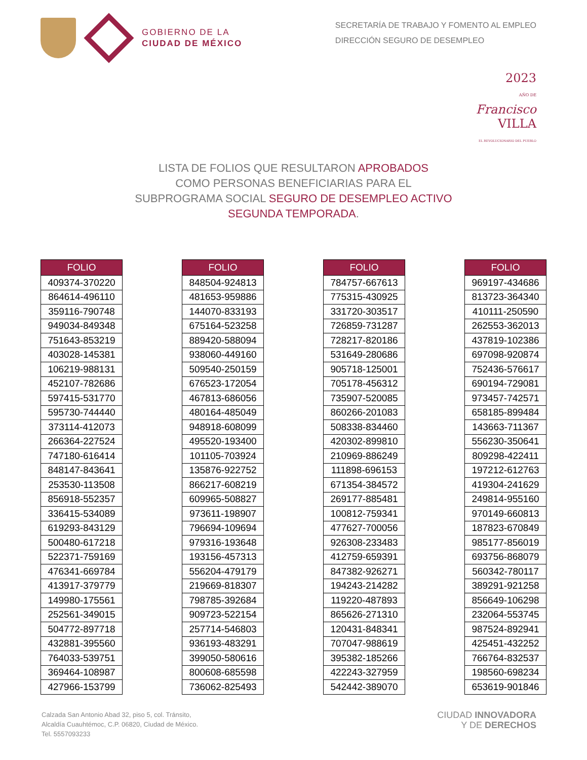GOBIERNO DE LA
CIUDAD DE MÉXICO
SECRETARÍA DE TRABAJO Y FOMENTO AL EMPLEO
DIRECCIÓN SEGURO DE DESEMPLEO
2023
AÑO DE
Francisco
VILLA
EL REVOLUCIONARIO DEL PUEBLO
LISTA DE FOLIOS QUE RESULTARON APROBADOS
COMO PERSONAS BENEFICIARIAS PARA EL
SUBPROGRAMA SOCIAL SEGURO DE DESEMPLEO ACTIVO
SEGUNDA TEMPORADA.
| FOLIO |
| --- |
| 409374-370220 |
| 864614-496110 |
| 359116-790748 |
| 949034-849348 |
| 751643-853219 |
| 403028-145381 |
| 106219-988131 |
| 452107-782686 |
| 597415-531770 |
| 595730-744440 |
| 373114-412073 |
| 266364-227524 |
| 747180-616414 |
| 848147-843641 |
| 253530-113508 |
| 856918-552357 |
| 336415-534089 |
| 619293-843129 |
| 500480-617218 |
| 522371-759169 |
| 476341-669784 |
| 413917-379779 |
| 149980-175561 |
| 252561-349015 |
| 504772-897718 |
| 432881-395560 |
| 764033-539751 |
| 369464-108987 |
| 427966-153799 |
| FOLIO |
| --- |
| 848504-924813 |
| 481653-959886 |
| 144070-833193 |
| 675164-523258 |
| 889420-588094 |
| 938060-449160 |
| 509540-250159 |
| 676523-172054 |
| 467813-686056 |
| 480164-485049 |
| 948918-608099 |
| 495520-193400 |
| 101105-703924 |
| 135876-922752 |
| 866217-608219 |
| 609965-508827 |
| 973611-198907 |
| 796694-109694 |
| 979316-193648 |
| 193156-457313 |
| 556204-479179 |
| 219669-818307 |
| 798785-392684 |
| 909723-522154 |
| 257714-546803 |
| 936193-483291 |
| 399050-580616 |
| 800608-685598 |
| 736062-825493 |
| FOLIO |
| --- |
| 784757-667613 |
| 775315-430925 |
| 331720-303517 |
| 726859-731287 |
| 728217-820186 |
| 531649-280686 |
| 905718-125001 |
| 705178-456312 |
| 735907-520085 |
| 860266-201083 |
| 508338-834460 |
| 420302-899810 |
| 210969-886249 |
| 111898-696153 |
| 671354-384572 |
| 269177-885481 |
| 100812-759341 |
| 477627-700056 |
| 926308-233483 |
| 412759-659391 |
| 847382-926271 |
| 194243-214282 |
| 119220-487893 |
| 865626-271310 |
| 120431-848341 |
| 707047-988619 |
| 395382-185266 |
| 422243-327959 |
| 542442-389070 |
| FOLIO |
| --- |
| 969197-434686 |
| 813723-364340 |
| 410111-250590 |
| 262553-362013 |
| 437819-102386 |
| 697098-920874 |
| 752436-576617 |
| 690194-729081 |
| 973457-742571 |
| 658185-899484 |
| 143663-711367 |
| 556230-350641 |
| 809298-422411 |
| 197212-612763 |
| 419304-241629 |
| 249814-955160 |
| 970149-660813 |
| 187823-670849 |
| 985177-856019 |
| 693756-868079 |
| 560342-780117 |
| 389291-921258 |
| 856649-106298 |
| 232064-553745 |
| 987524-892941 |
| 425451-432252 |
| 766764-832537 |
| 198560-698234 |
| 653619-901846 |
Calzada San Antonio Abad 32, piso 5, col. Tránsito,
Alcaldía Cuauhtémoc, C.P. 06820, Ciudad de México.
Tel. 5557093233
CIUDAD INNOVADORA
Y DE DERECHOS